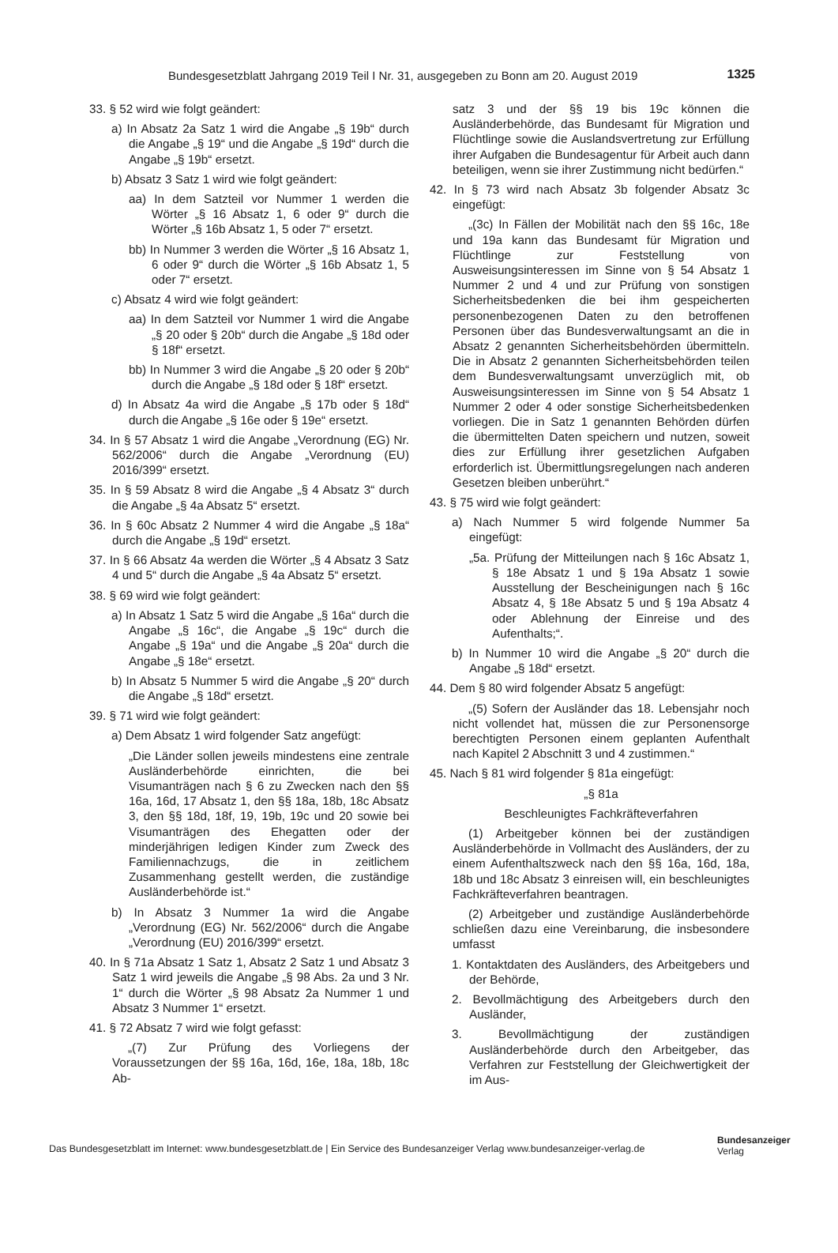Bundesgesetzblatt Jahrgang 2019 Teil I Nr. 31, ausgegeben zu Bonn am 20. August 2019 1325
33. § 52 wird wie folgt geändert:
a) In Absatz 2a Satz 1 wird die Angabe „§ 19b“ durch die Angabe „§ 19“ und die Angabe „§ 19d“ durch die Angabe „§ 19b“ ersetzt.
b) Absatz 3 Satz 1 wird wie folgt geändert:
aa) In dem Satzteil vor Nummer 1 werden die Wörter „§ 16 Absatz 1, 6 oder 9“ durch die Wörter „§ 16b Absatz 1, 5 oder 7“ ersetzt.
bb) In Nummer 3 werden die Wörter „§ 16 Absatz 1, 6 oder 9“ durch die Wörter „§ 16b Absatz 1, 5 oder 7“ ersetzt.
c) Absatz 4 wird wie folgt geändert:
aa) In dem Satzteil vor Nummer 1 wird die Angabe „§ 20 oder § 20b“ durch die Angabe „§ 18d oder § 18f“ ersetzt.
bb) In Nummer 3 wird die Angabe „§ 20 oder § 20b“ durch die Angabe „§ 18d oder § 18f“ ersetzt.
d) In Absatz 4a wird die Angabe „§ 17b oder § 18d“ durch die Angabe „§ 16e oder § 19e“ ersetzt.
34. In § 57 Absatz 1 wird die Angabe „Verordnung (EG) Nr. 562/2006“ durch die Angabe „Verordnung (EU) 2016/399“ ersetzt.
35. In § 59 Absatz 8 wird die Angabe „§ 4 Absatz 3“ durch die Angabe „§ 4a Absatz 5“ ersetzt.
36. In § 60c Absatz 2 Nummer 4 wird die Angabe „§ 18a“ durch die Angabe „§ 19d“ ersetzt.
37. In § 66 Absatz 4a werden die Wörter „§ 4 Absatz 3 Satz 4 und 5“ durch die Angabe „§ 4a Absatz 5“ ersetzt.
38. § 69 wird wie folgt geändert:
a) In Absatz 1 Satz 5 wird die Angabe „§ 16a“ durch die Angabe „§ 16c“, die Angabe „§ 19c“ durch die Angabe „§ 19a“ und die Angabe „§ 20a“ durch die Angabe „§ 18e“ ersetzt.
b) In Absatz 5 Nummer 5 wird die Angabe „§ 20“ durch die Angabe „§ 18d“ ersetzt.
39. § 71 wird wie folgt geändert:
a) Dem Absatz 1 wird folgender Satz angefügt:
„Die Länder sollen jeweils mindestens eine zentrale Ausländerbehörde einrichten, die bei Visumanträgen nach § 6 zu Zwecken nach den §§ 16a, 16d, 17 Absatz 1, den §§ 18a, 18b, 18c Absatz 3, den §§ 18d, 18f, 19, 19b, 19c und 20 sowie bei Visumanträgen des Ehegatten oder der minderjährigen ledigen Kinder zum Zweck des Familiennachzugs, die in zeitlichem Zusammenhang gestellt werden, die zuständige Ausländerbehörde ist.“
b) In Absatz 3 Nummer 1a wird die Angabe „Verordnung (EG) Nr. 562/2006“ durch die Angabe „Verordnung (EU) 2016/399“ ersetzt.
40. In § 71a Absatz 1 Satz 1, Absatz 2 Satz 1 und Absatz 3 Satz 1 wird jeweils die Angabe „§ 98 Abs. 2a und 3 Nr. 1“ durch die Wörter „§ 98 Absatz 2a Nummer 1 und Absatz 3 Nummer 1“ ersetzt.
41. § 72 Absatz 7 wird wie folgt gefasst:
„(7) Zur Prüfung des Vorliegens der Voraussetzungen der §§ 16a, 16d, 16e, 18a, 18b, 18c Ab-
satz 3 und der §§ 19 bis 19c können die Ausländerbehörde, das Bundesamt für Migration und Flüchtlinge sowie die Auslandsvertretung zur Erfüllung ihrer Aufgaben die Bundesagentur für Arbeit auch dann beteiligen, wenn sie ihrer Zustimmung nicht bedürfen.“
42. In § 73 wird nach Absatz 3b folgender Absatz 3c eingefügt:
„(3c) In Fällen der Mobilität nach den §§ 16c, 18e und 19a kann das Bundesamt für Migration und Flüchtlinge zur Feststellung von Ausweisungsinteressen im Sinne von § 54 Absatz 1 Nummer 2 und 4 und zur Prüfung von sonstigen Sicherheitsbedenken die bei ihm gespeicherten personenbezogenen Daten zu den betroffenen Personen über das Bundesverwaltungsamt an die in Absatz 2 genannten Sicherheitsbehörden übermitteln. Die in Absatz 2 genannten Sicherheitsbehörden teilen dem Bundesverwaltungsamt unverzüglich mit, ob Ausweisungsinteressen im Sinne von § 54 Absatz 1 Nummer 2 oder 4 oder sonstige Sicherheitsbedenken vorliegen. Die in Satz 1 genannten Behörden dürfen die übermittelten Daten speichern und nutzen, soweit dies zur Erfüllung ihrer gesetzlichen Aufgaben erforderlich ist. Übermittlungsregelungen nach anderen Gesetzen bleiben unberührt.“
43. § 75 wird wie folgt geändert:
a) Nach Nummer 5 wird folgende Nummer 5a eingefügt:
„5a. Prüfung der Mitteilungen nach § 16c Absatz 1, § 18e Absatz 1 und § 19a Absatz 1 sowie Ausstellung der Bescheinigungen nach § 16c Absatz 4, § 18e Absatz 5 und § 19a Absatz 4 oder Ablehnung der Einreise und des Aufenthalts;“.
b) In Nummer 10 wird die Angabe „§ 20“ durch die Angabe „§ 18d“ ersetzt.
44. Dem § 80 wird folgender Absatz 5 angefügt:
„(5) Sofern der Ausländer das 18. Lebensjahr noch nicht vollendet hat, müssen die zur Personensorge berechtigten Personen einem geplanten Aufenthalt nach Kapitel 2 Abschnitt 3 und 4 zustimmen.“
45. Nach § 81 wird folgender § 81a eingefügt:
„§ 81a
Beschleunigtes Fachkräfteverfahren
(1) Arbeitgeber können bei der zuständigen Ausländerbehörde in Vollmacht des Ausländers, der zu einem Aufenthaltszweck nach den §§ 16a, 16d, 18a, 18b und 18c Absatz 3 einreisen will, ein beschleunigtes Fachkräfteverfahren beantragen.
(2) Arbeitgeber und zuständige Ausländerbehörde schließen dazu eine Vereinbarung, die insbesondere umfasst
1. Kontaktdaten des Ausländers, des Arbeitgebers und der Behörde,
2. Bevollmächtigung des Arbeitgebers durch den Ausländer,
3. Bevollmächtigung der zuständigen Ausländerbehörde durch den Arbeitgeber, das Verfahren zur Feststellung der Gleichwertigkeit der im Aus-
Das Bundesgesetzblatt im Internet: www.bundesgesetzblatt.de | Ein Service des Bundesanzeiger Verlag www.bundesanzeiger-verlag.de
Bundesanzeiger
Verlag